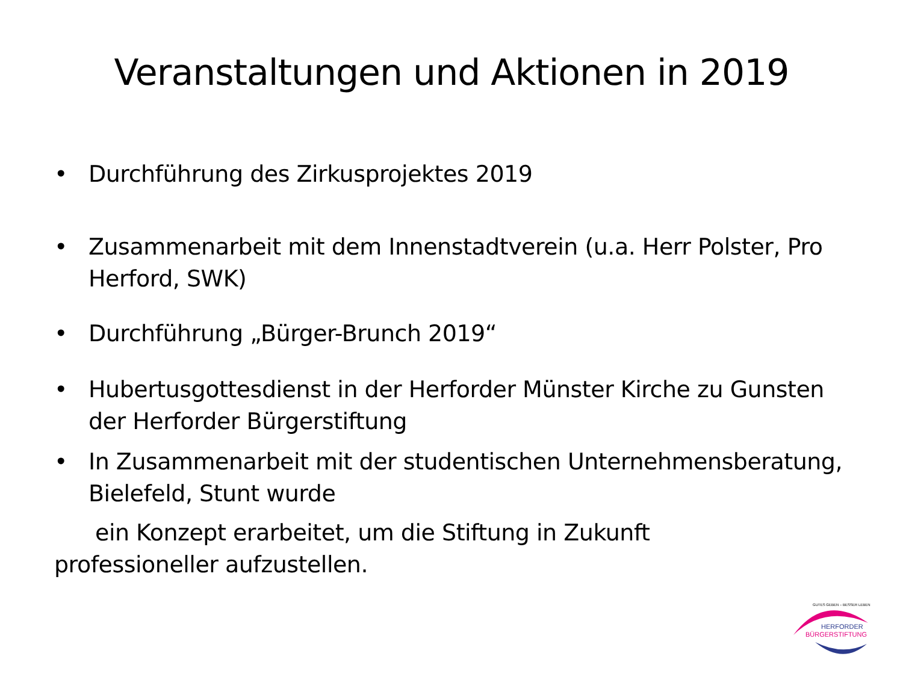Veranstaltungen und Aktionen in 2019
• Durchführung des Zirkusprojektes 2019
• Zusammenarbeit mit dem Innenstadtverein (u.a. Herr Polster, Pro Herford, SWK)
• Durchführung „Bürger-Brunch 2019“
• Hubertusgottesdienst in der Herforder Münster Kirche zu Gunsten der Herforder Bürgerstiftung
• In Zusammenarbeit mit der studentischen Unternehmensberatung, Bielefeld, Stunt wurde
ein Konzept erarbeitet, um die Stiftung in Zukunft
professioneller aufzustellen.
HERFORDER
BÜRGERSTIFTUNG
GUTES GEBEN – BESSER LEBEN